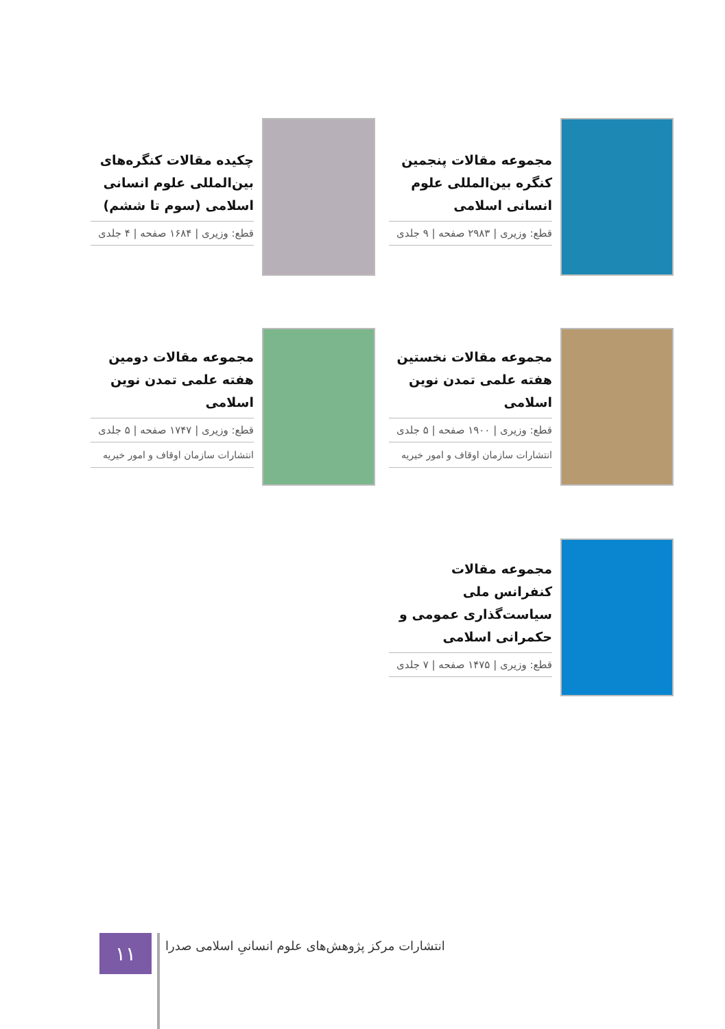مجموعه مقالات پنجمین کنگره بین‌المللی علوم انسانی اسلامی
قطع: وزیری | ۲۹۸۳ صفحه | ۹ جلدی
چکیده مقالات کنگره‌های بین‌المللی علوم انسانی اسلامی (سوم تا ششم)
قطع: وزیری | ۱۶۸۴ صفحه | ۴ جلدی
مجموعه مقالات نخستین هفته علمی تمدن نوین اسلامی
قطع: وزیری | ۱۹۰۰ صفحه | ۵ جلدی
انتشارات سازمان اوقاف و امور خیریه
مجموعه مقالات دومین هفته علمی تمدن نوین اسلامی
قطع: وزیری | ۱۷۴۷ صفحه | ۵ جلدی
انتشارات سازمان اوقاف و امور خیریه
مجموعه مقالات کنفرانس ملی سیاست‌گذاری عمومی و حکمرانی اسلامی
قطع: وزیری | ۱۴۷۵ صفحه | ۷ جلدی
۱۱
انتشارات مرکز پژوهش‌های علوم انسانیِ اسلامی صدرا